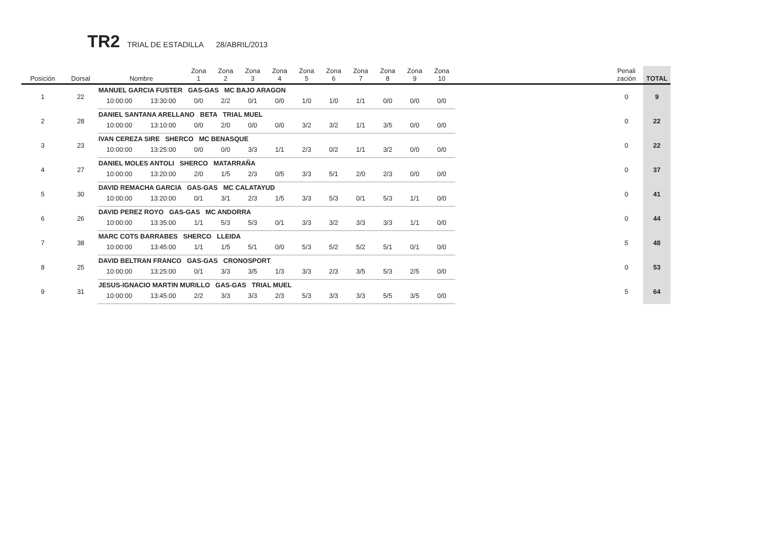TR2 TRIAL DE ESTADILLA 28/ABRIL/2013
| Posición | Dorsal | Nombre | | Zona 1 | Zona 2 | Zona 3 | Zona 4 | Zona 5 | Zona 6 | Zona 7 | Zona 8 | Zona 9 | Zona 10 | | Penali zación | TOTAL |
| --- | --- | --- | --- | --- | --- | --- | --- | --- | --- | --- | --- | --- | --- | --- | --- | --- |
| 1 | 22 | MANUEL GARCIA FUSTER GAS-GAS MC BAJO ARAGON | | | | | | | | | | | | | 0 | 9 |
| | | 10:00:00 | 13:30:00 | 0/0 | 2/2 | 0/1 | 0/0 | 1/0 | 1/0 | 1/1 | 0/0 | 0/0 | 0/0 | | | |
| 2 | 28 | DANIEL SANTANA ARELLANO BETA TRIAL MUEL | | | | | | | | | | | | | 0 | 22 |
| | | 10:00:00 | 13:10:00 | 0/0 | 2/0 | 0/0 | 0/0 | 3/2 | 3/2 | 1/1 | 3/5 | 0/0 | 0/0 | | | |
| 3 | 23 | IVAN CEREZA SIRE SHERCO MC BENASQUE | | | | | | | | | | | | | 0 | 22 |
| | | 10:00:00 | 13:25:00 | 0/0 | 0/0 | 3/3 | 1/1 | 2/3 | 0/2 | 1/1 | 3/2 | 0/0 | 0/0 | | | |
| 4 | 27 | DANIEL MOLES ANTOLI SHERCO MATARRAÑA | | | | | | | | | | | | | 0 | 37 |
| | | 10:00:00 | 13:20:00 | 2/0 | 1/5 | 2/3 | 0/5 | 3/3 | 5/1 | 2/0 | 2/3 | 0/0 | 0/0 | | | |
| 5 | 30 | DAVID REMACHA GARCIA GAS-GAS MC CALATAYUD | | | | | | | | | | | | | 0 | 41 |
| | | 10:00:00 | 13:20:00 | 0/1 | 3/1 | 2/3 | 1/5 | 3/3 | 5/3 | 0/1 | 5/3 | 1/1 | 0/0 | | | |
| 6 | 26 | DAVID PEREZ ROYO GAS-GAS MC ANDORRA | | | | | | | | | | | | | 0 | 44 |
| | | 10:00:00 | 13:35:00 | 1/1 | 5/3 | 5/3 | 0/1 | 3/3 | 3/2 | 3/3 | 3/3 | 1/1 | 0/0 | | | |
| 7 | 38 | MARC COTS BARRABES SHERCO LLEIDA | | | | | | | | | | | | | 5 | 48 |
| | | 10:00:00 | 13:45:00 | 1/1 | 1/5 | 5/1 | 0/0 | 5/3 | 5/2 | 5/2 | 5/1 | 0/1 | 0/0 | | | |
| 8 | 25 | DAVID BELTRAN FRANCO GAS-GAS CRONOSPORT | | | | | | | | | | | | | 0 | 53 |
| | | 10:00:00 | 13:25:00 | 0/1 | 3/3 | 3/5 | 1/3 | 3/3 | 2/3 | 3/5 | 5/3 | 2/5 | 0/0 | | | |
| 9 | 31 | JESUS-IGNACIO MARTIN MURILLO GAS-GAS TRIAL MUEL | | | | | | | | | | | | | 5 | 64 |
| | | 10:00:00 | 13:45:00 | 2/2 | 3/3 | 3/3 | 2/3 | 5/3 | 3/3 | 3/3 | 5/5 | 3/5 | 0/0 | | | |